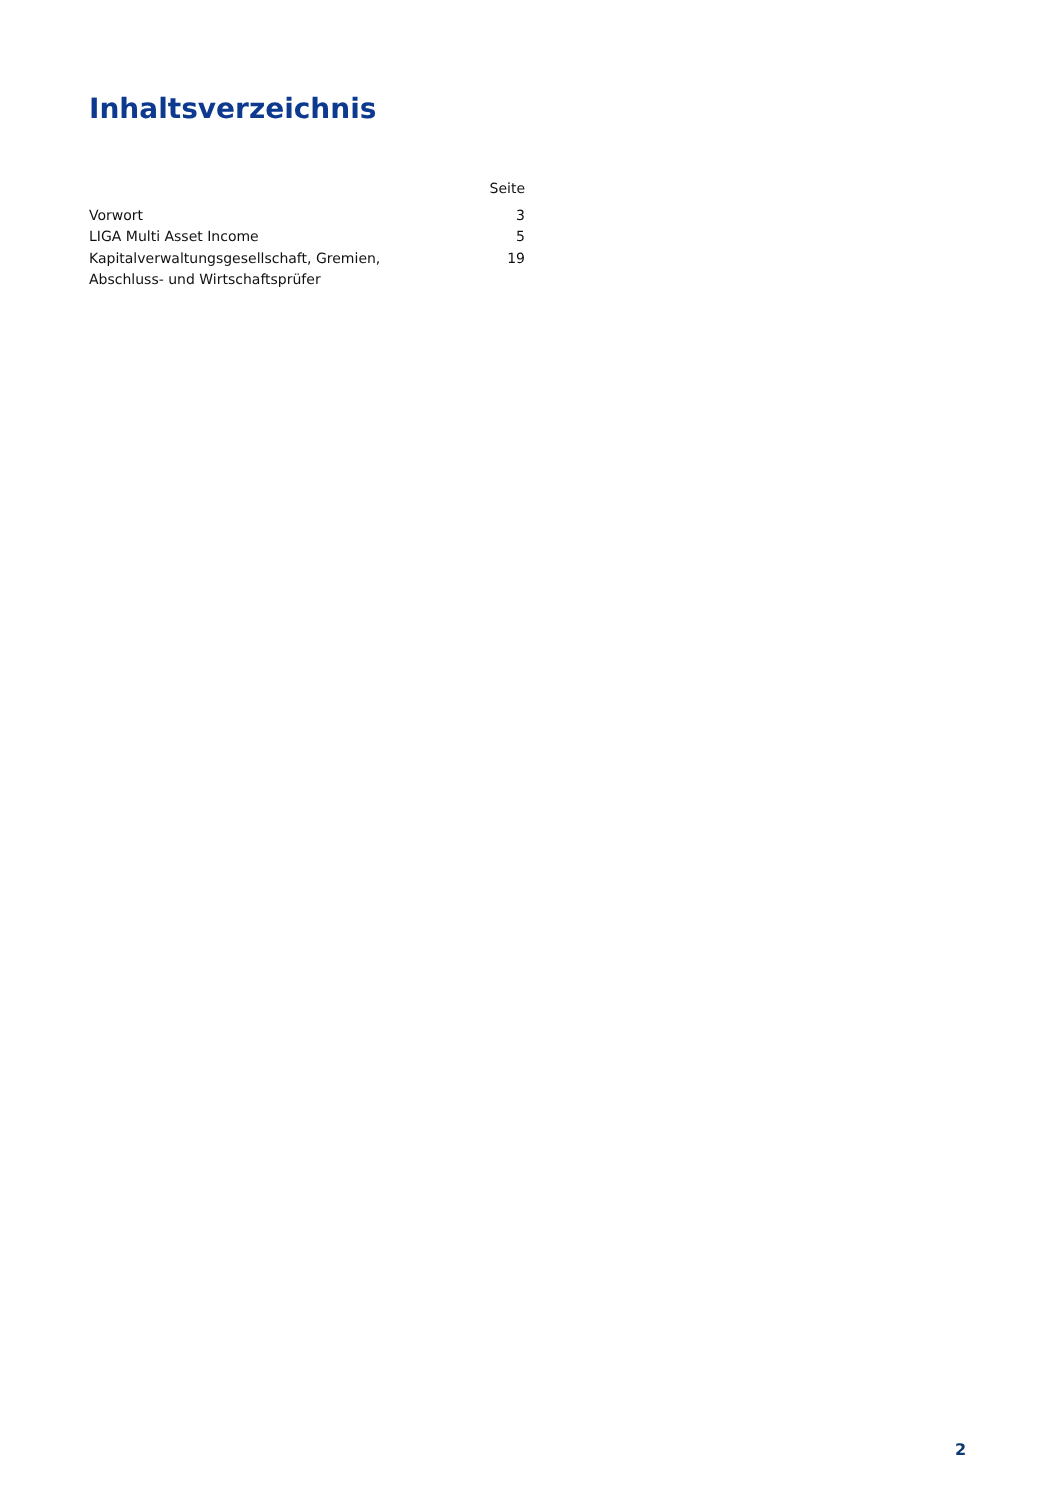Inhaltsverzeichnis
| | Seite |
| --- | --- |
| Vorwort | 3 |
| LIGA Multi Asset Income | 5 |
| Kapitalverwaltungsgesellschaft, Gremien, Abschluss- und Wirtschaftsprüfer | 19 |
2